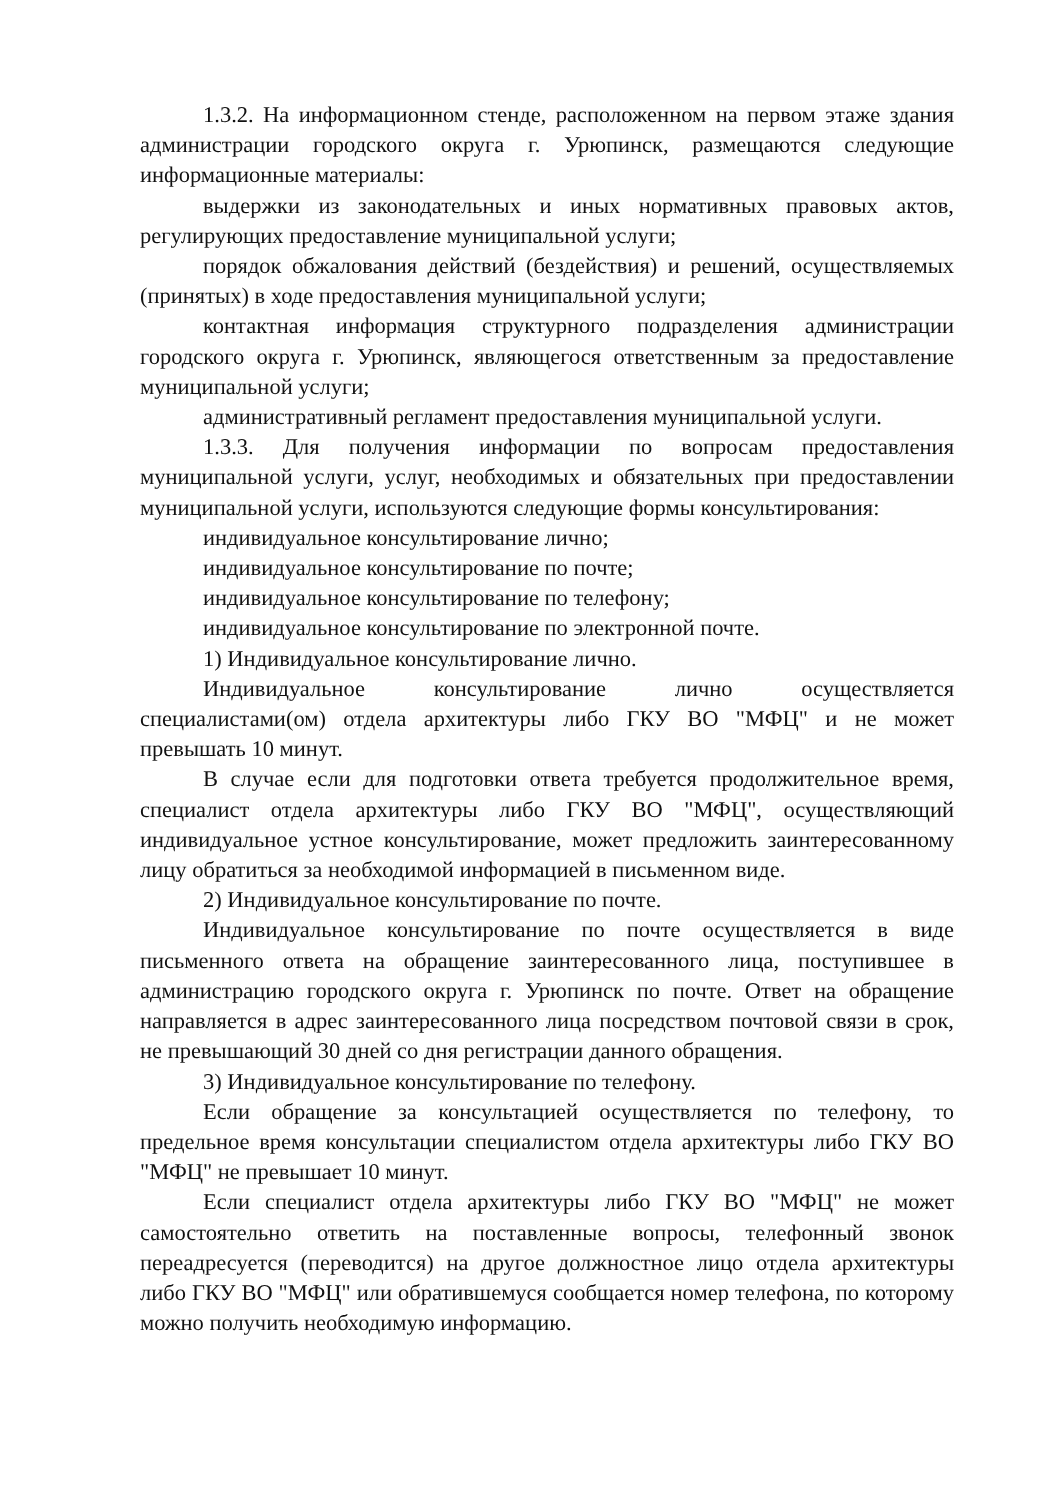1.3.2. На информационном стенде, расположенном на первом этаже здания администрации городского округа г. Урюпинск, размещаются следующие информационные материалы:
выдержки из законодательных и иных нормативных правовых актов, регулирующих предоставление муниципальной услуги;
порядок обжалования действий (бездействия) и решений, осуществляемых (принятых) в ходе предоставления муниципальной услуги;
контактная информация структурного подразделения администрации городского округа г. Урюпинск, являющегося ответственным за предоставление муниципальной услуги;
административный регламент предоставления муниципальной услуги.
1.3.3. Для получения информации по вопросам предоставления муниципальной услуги, услуг, необходимых и обязательных при предоставлении муниципальной услуги, используются следующие формы консультирования:
индивидуальное консультирование лично;
индивидуальное консультирование по почте;
индивидуальное консультирование по телефону;
индивидуальное консультирование по электронной почте.
1) Индивидуальное консультирование лично.
Индивидуальное консультирование лично осуществляется специалистами(ом) отдела архитектуры либо ГКУ ВО "МФЦ" и не может превышать 10 минут.
В случае если для подготовки ответа требуется продолжительное время, специалист отдела архитектуры либо ГКУ ВО "МФЦ", осуществляющий индивидуальное устное консультирование, может предложить заинтересованному лицу обратиться за необходимой информацией в письменном виде.
2) Индивидуальное консультирование по почте.
Индивидуальное консультирование по почте осуществляется в виде письменного ответа на обращение заинтересованного лица, поступившее в администрацию городского округа г. Урюпинск по почте. Ответ на обращение направляется в адрес заинтересованного лица посредством почтовой связи в срок, не превышающий 30 дней со дня регистрации данного обращения.
3) Индивидуальное консультирование по телефону.
Если обращение за консультацией осуществляется по телефону, то предельное время консультации специалистом отдела архитектуры либо ГКУ ВО "МФЦ" не превышает 10 минут.
Если специалист отдела архитектуры либо ГКУ ВО "МФЦ" не может самостоятельно ответить на поставленные вопросы, телефонный звонок переадресуется (переводится) на другое должностное лицо отдела архитектуры либо ГКУ ВО "МФЦ" или обратившемуся сообщается номер телефона, по которому можно получить необходимую информацию.